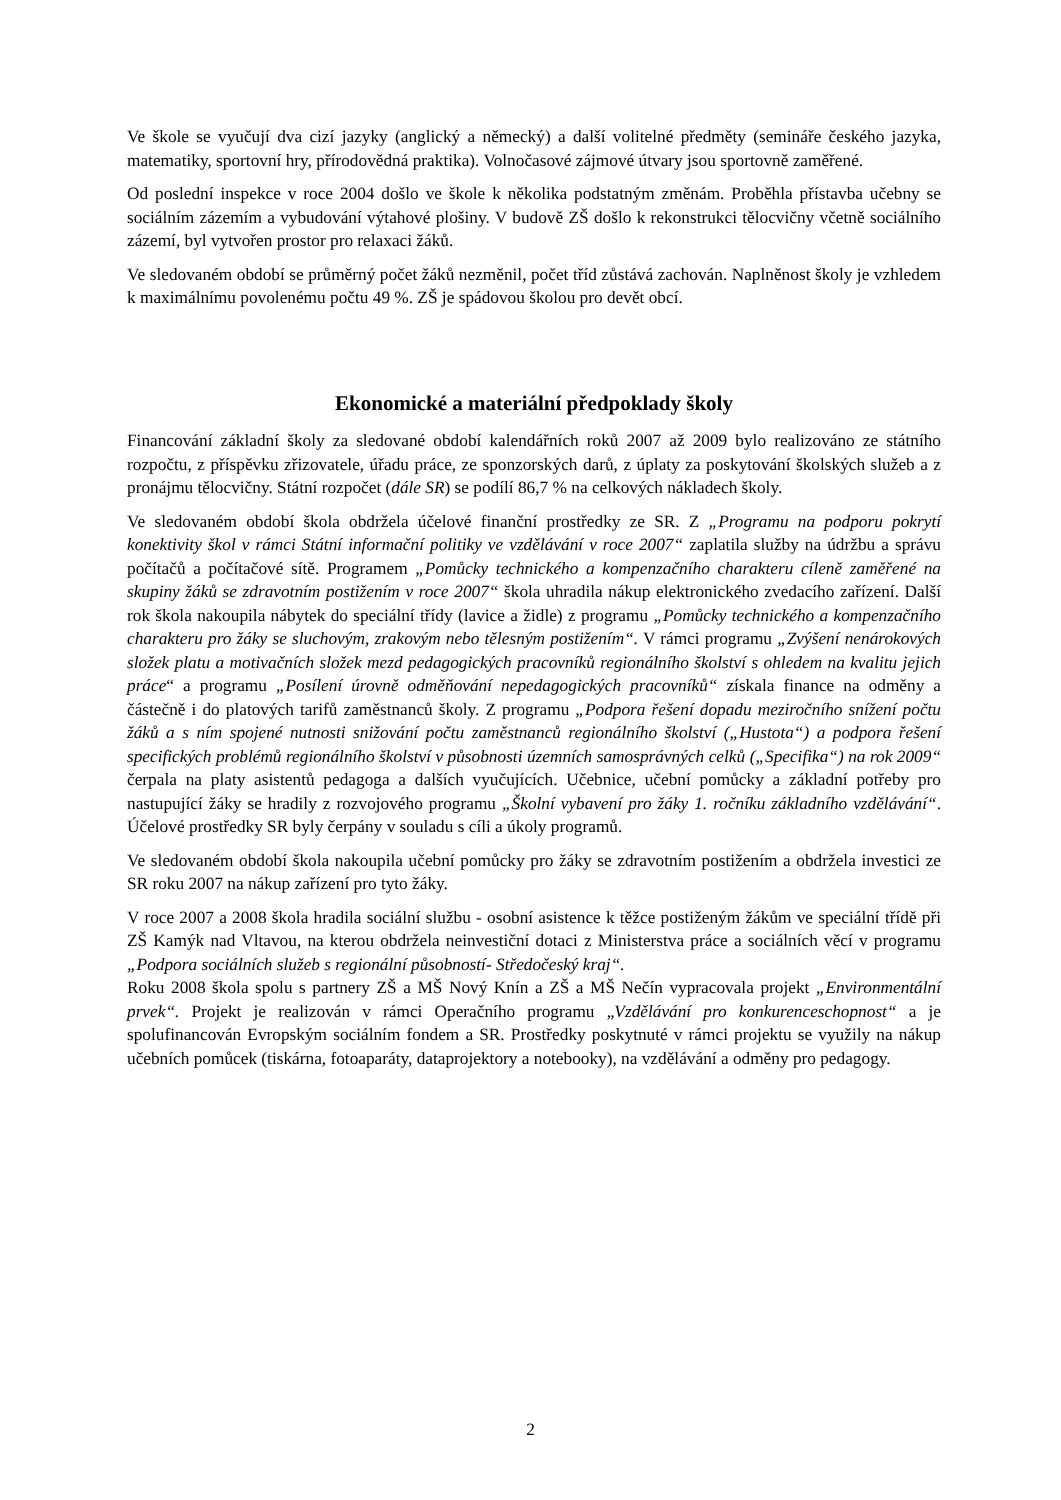Ve škole se vyučují dva cizí jazyky (anglický a německý) a další volitelné předměty (semináře českého jazyka, matematiky, sportovní hry, přírodovědná praktika). Volnočasové zájmové útvary jsou sportovně zaměřené.
Od poslední inspekce v roce 2004 došlo ve škole k několika podstatným změnám. Proběhla přístavba učebny se sociálním zázemím a vybudování výtahové plošiny. V budově ZŠ došlo k rekonstrukci tělocvičny včetně sociálního zázemí, byl vytvořen prostor pro relaxaci žáků.
Ve sledovaném období se průměrný počet žáků nezměnil, počet tříd zůstává zachován. Naplněnost školy je vzhledem k maximálnímu povolenému počtu 49 %. ZŠ je spádovou školou pro devět obcí.
Ekonomické a materiální předpoklady školy
Financování základní školy za sledované období kalendářních roků 2007 až 2009 bylo realizováno ze státního rozpočtu, z příspěvku zřizovatele, úřadu práce, ze sponzorských darů, z úplaty za poskytování školských služeb a z pronájmu tělocvičny. Státní rozpočet (dále SR) se podílí 86,7 % na celkových nákladech školy.
Ve sledovaném období škola obdržela účelové finanční prostředky ze SR. Z „Programu na podporu pokrytí konektivity škol v rámci Státní informační politiky ve vzdělávání v roce 2007“ zaplatila služby na údržbu a správu počítačů a počítačové sítě. Programem „Pomůcky technického a kompenzačního charakteru cíleně zaměřené na skupiny žáků se zdravotním postižením v roce 2007“ škola uhradila nákup elektronického zvedacího zařízení. Další rok škola nakoupila nábytek do speciální třídy (lavice a židle) z programu „Pomůcky technického a kompenzačního charakteru pro žáky se sluchovým, zrakovým nebo tělesným postižením“. V rámci programu „Zvýšení nenárokových složek platu a motivačních složek mezd pedagogických pracovníků regionálního školství s ohledem na kvalitu jejich práce“ a programu „Posílení úrovně odměňování nepedagogických pracovníků“ získala finance na odměny a částečně i do platových tarifů zaměstnanců školy. Z programu „Podpora řešení dopadu meziročního snížení počtu žáků a s ním spojené nutnosti snižování počtu zaměstnanců regionálního školství („Hustota“) a podpora řešení specifických problémů regionálního školství v působnosti územních samosprávných celků („Specifika“) na rok 2009“ čerpala na platy asistentů pedagoga a dalších vyučujících. Učebnice, učební pomůcky a základní potřeby pro nastupující žáky se hradily z rozvojového programu „Školní vybavení pro žáky 1. ročníku základního vzdělávání“. Účelové prostředky SR byly čerpány v souladu s cíli a úkoly programů.
Ve sledovaném období škola nakoupila učební pomůcky pro žáky se zdravotním postižením a obdržela investici ze SR roku 2007 na nákup zařízení pro tyto žáky.
V roce 2007 a 2008 škola hradila sociální službu - osobní asistence k těžce postiženým žákům ve speciální třídě při ZŠ Kamýk nad Vltavou, na kterou obdržela neinvestiční dotaci z Ministerstva práce a sociálních věcí v programu „Podpora sociálních služeb s regionální působností- Středočeský kraj“.
Roku 2008 škola spolu s partnery ZŠ a MŠ Nový Knín a ZŠ a MŠ Nečín vypracovala projekt „Environmentální prvek“. Projekt je realizován v rámci Operačního programu „Vzdělávání pro konkurenceschopnost“ a je spolufinancován Evropským sociálním fondem a SR. Prostředky poskytnuté v rámci projektu se využily na nákup učebních pomůcek (tiskárna, fotoaparáty, dataprojektory a notebooky), na vzdělávání a odměny pro pedagogy.
2